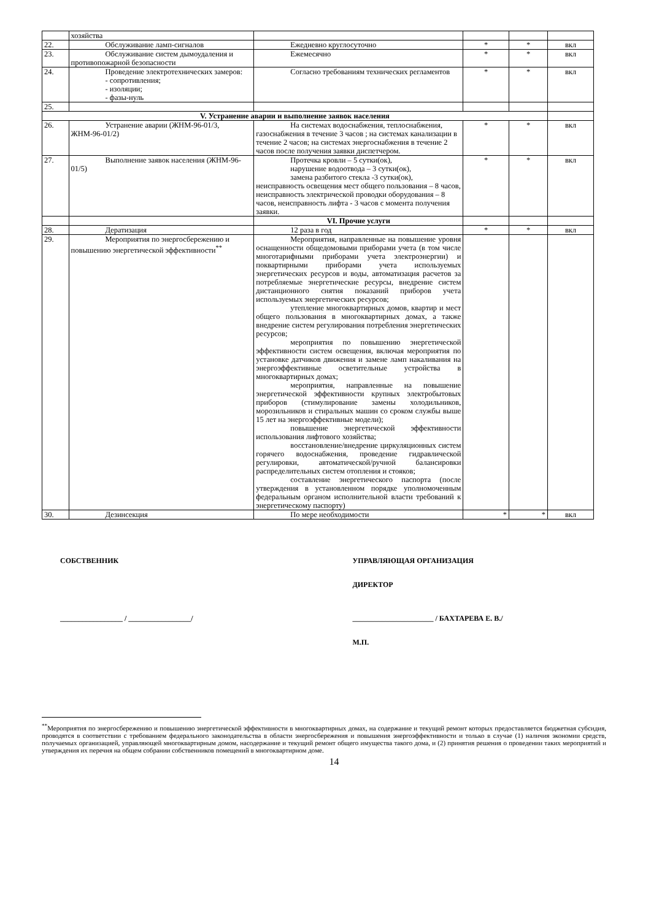| | хозяйства | | | | |
| 22. | Обслуживание ламп-сигналов | Ежедневно круглосуточно | * | * | вкл |
| 23. | Обслуживание систем дымоудаления и противопожарной безопасности | Ежемесячно | * | * | вкл |
| 24. | Проведение электротехнических замеров: - сопротивления; - изоляции; - фазы-нуль | Согласно требованиям технических регламентов | * | * | вкл |
| 25. | | | | | |
| V. Устранение аварии и выполнение заявок населения | | | | | |
| 26. | Устранение аварии (ЖНМ-96-01/3, ЖНМ-96-01/2) | На системах водоснабжения, теплоснабжения, газоснабжения в течение 3 часов ; на системах канализации в течение 2 часов; на системах энергоснабжения в течение 2 часов после получения заявки диспетчером. | * | * | вкл |
| 27. | Выполнение заявок населения (ЖНМ-96-01/5) | Протечка кровли – 5 сутки(ок), нарушение водоотвода – 3 сутки(ок), замена разбитого стекла -3 сутки(ок), неисправность освещения мест общего пользования – 8 часов, неисправность электрической проводки оборудования – 8 часов, неисправность лифта - 3 часов с момента получения заявки. | * | * | вкл |
| | | VI. Прочие услуги | | | |
| 28. | Дератизация | 12 раза в год | * | * | вкл |
| 29. | Мероприятия по энергосбережению и повышению энергетической эффективности<sup>**</sup> | Мероприятия, направленные на повышение уровня оснащенности общедомовыми приборами учета (в том числе многотарифными приборами учета электроэнергии) и поквартирными приборами учета используемых энергетических ресурсов и воды, автоматизация расчетов за потребляемые энергетические ресурсы, внедрение систем дистанционного снятия показаний приборов учета используемых энергетических ресурсов; утепление многоквартирных домов, квартир и мест общего пользования в многоквартирных домах, а также внедрение систем регулирования потребления энергетических ресурсов; мероприятия по повышению энергетической эффективности систем освещения, включая мероприятия по установке датчиков движения и замене ламп накаливания на энергоэффективные осветительные устройства в многоквартирных домах; мероприятия, направленные на повышение энергетической эффективности крупных электробытовых приборов (стимулирование замены холодильников, морозильников и стиральных машин со сроком службы выше 15 лет на энергоэффективные модели); повышение энергетической эффективности использования лифтового хозяйства; восстановление/внедрение циркуляционных систем горячего водоснабжения, проведение гидравлической регулировки, автоматической/ручной балансировки распределительных систем отопления и стояков; составление энергетического паспорта (после утверждения в установленном порядке уполномоченным федеральным органом исполнительной власти требований к энергетическому паспорту) | | | |
| 30. | Дезинсекция | По мере необходимости | * | * | вкл |
СОБСТВЕННИК
_________________ / _________________/
УПРАВЛЯЮЩАЯ ОРГАНИЗАЦИЯ
ДИРЕКТОР
______________________ / БАХТАРЕВА Е. В./
М.П.
<sup>**</sup> Мероприятия по энергосбережению и повышению энергетической эффективности в многоквартирных домах, на содержание и текущий ремонт которых предоставляется бюджетная субсидия, проводятся в соответствии с требованием федерального законодательства в области энергосбережения и повышения энергоэффективности и только в случае (1) наличия экономии средств, получаемых организацией, управляющей многоквартирным домом, насодержание и текущий ремонт общего имущества такого дома, и (2) принятия решения о проведении таких мероприятий и утверждения их перечня на общем собрании собственников помещений в многоквартирном доме.
14